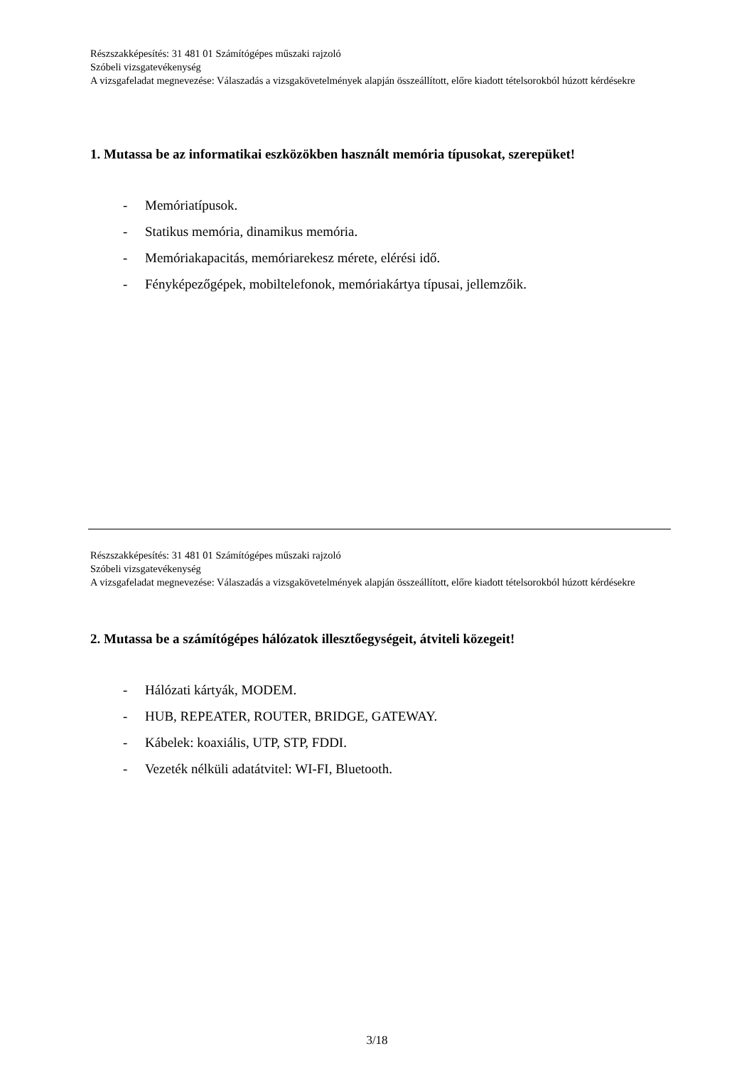Részszakképesítés: 31 481 01 Számítógépes műszaki rajzoló
Szóbeli vizsgatevékenység
A vizsgafeladat megnevezése: Válaszadás a vizsgakövetelmények alapján összeállított, előre kiadott tételsorokból húzott kérdésekre
1. Mutassa be az informatikai eszközökben használt memória típusokat, szerepüket!
- Memóriatípusok.
- Statikus memória, dinamikus memória.
- Memóriakapacitás, memóriarekesz mérete, elérési idő.
- Fényképezőgépek, mobiltelefonok, memóriakártya típusai, jellemzőik.
Részszakképesítés: 31 481 01 Számítógépes műszaki rajzoló
Szóbeli vizsgatevékenység
A vizsgafeladat megnevezése: Válaszadás a vizsgakövetelmények alapján összeállított, előre kiadott tételsorokból húzott kérdésekre
2. Mutassa be a számítógépes hálózatok illesztőegységeit, átviteli közegeit!
- Hálózati kártyák, MODEM.
- HUB, REPEATER, ROUTER, BRIDGE, GATEWAY.
- Kábelek: koaxiális, UTP, STP, FDDI.
- Vezeték nélküli adatátvitel: WI-FI, Bluetooth.
3/18